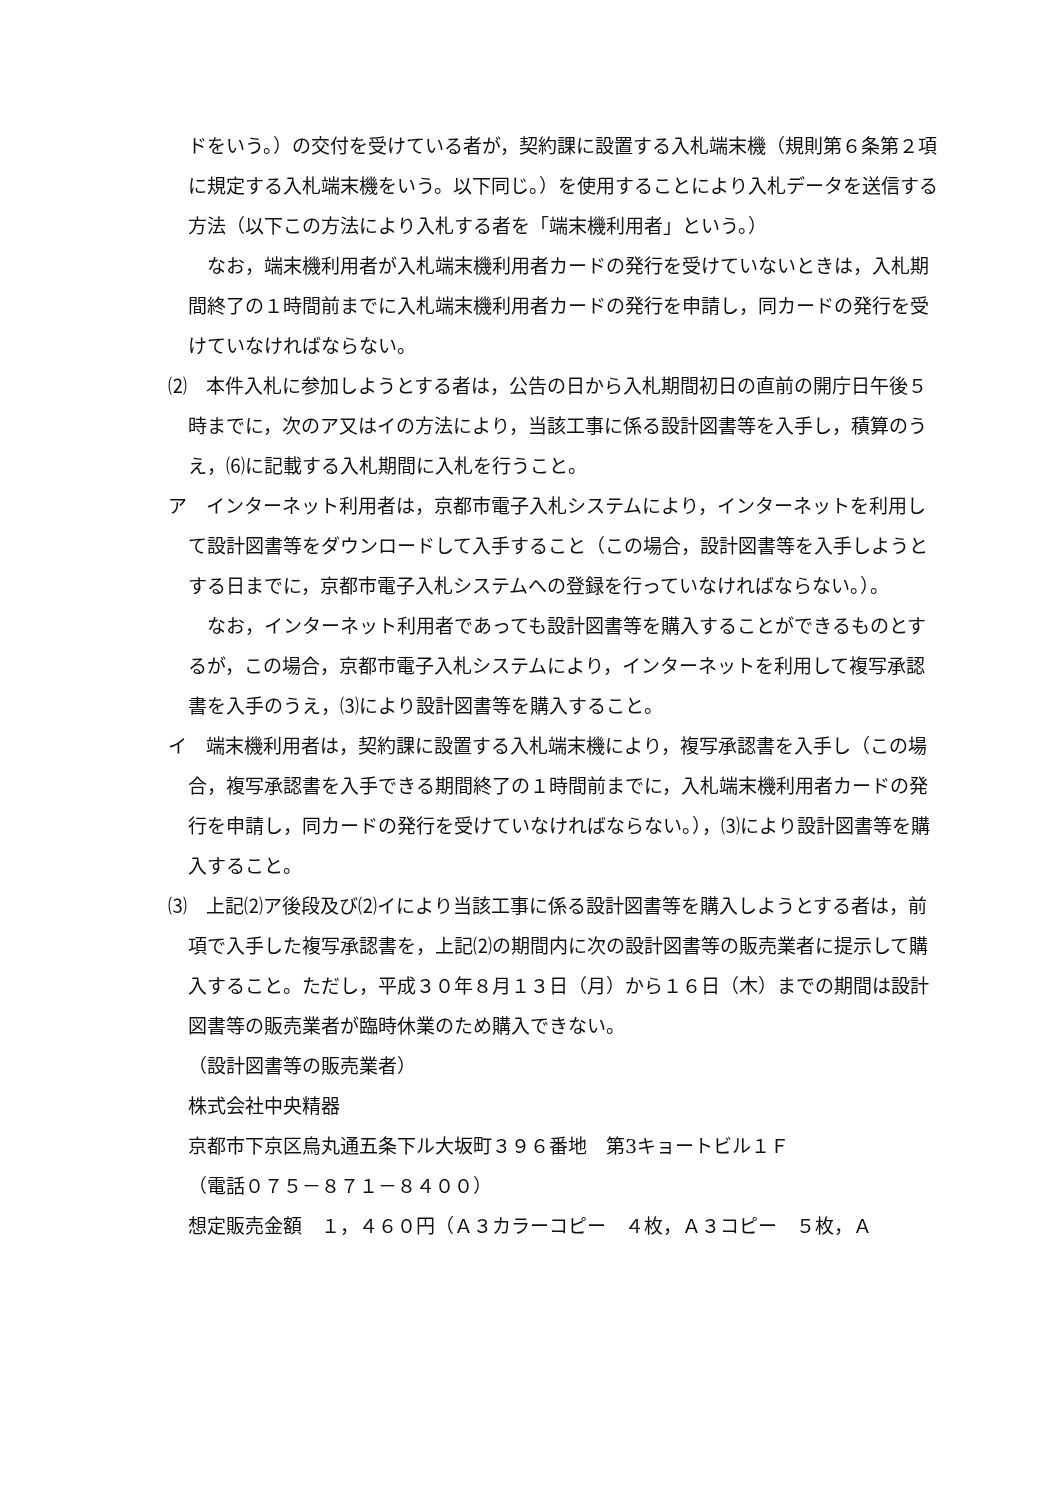ドをいう。）の交付を受けている者が，契約課に設置する入札端末機（規則第６条第２項に規定する入札端末機をいう。以下同じ。）を使用することにより入札データを送信する方法（以下この方法により入札する者を「端末機利用者」という。）
　なお，端末機利用者が入札端末機利用者カードの発行を受けていないときは，入札期間終了の１時間前までに入札端末機利用者カードの発行を申請し，同カードの発行を受けていなければならない。
⑵　本件入札に参加しようとする者は，公告の日から入札期間初日の直前の開庁日午後５時までに，次のア又はイの方法により，当該工事に係る設計図書等を入手し，積算のうえ，⑹に記載する入札期間に入札を行うこと。
ア　インターネット利用者は，京都市電子入札システムにより，インターネットを利用して設計図書等をダウンロードして入手すること（この場合，設計図書等を入手しようとする日までに，京都市電子入札システムへの登録を行っていなければならない。）。
　なお，インターネット利用者であっても設計図書等を購入することができるものとするが，この場合，京都市電子入札システムにより，インターネットを利用して複写承認書を入手のうえ，⑶により設計図書等を購入すること。
イ　端末機利用者は，契約課に設置する入札端末機により，複写承認書を入手し（この場合，複写承認書を入手できる期間終了の１時間前までに，入札端末機利用者カードの発行を申請し，同カードの発行を受けていなければならない。），⑶により設計図書等を購入すること。
⑶　上記⑵ア後段及び⑵イにより当該工事に係る設計図書等を購入しようとする者は，前項で入手した複写承認書を，上記⑵の期間内に次の設計図書等の販売業者に提示して購入すること。ただし，平成３０年８月１３日（月）から１６日（木）までの期間は設計図書等の販売業者が臨時休業のため購入できない。
（設計図書等の販売業者）
株式会社中央精器
京都市下京区烏丸通五条下ル大坂町３９６番地　第3キョートビル１Ｆ
（電話０７５－８７１－８４００）
想定販売金額　１，４６０円（Ａ３カラーコピー　４枚，Ａ３コピー　５枚，Ａ